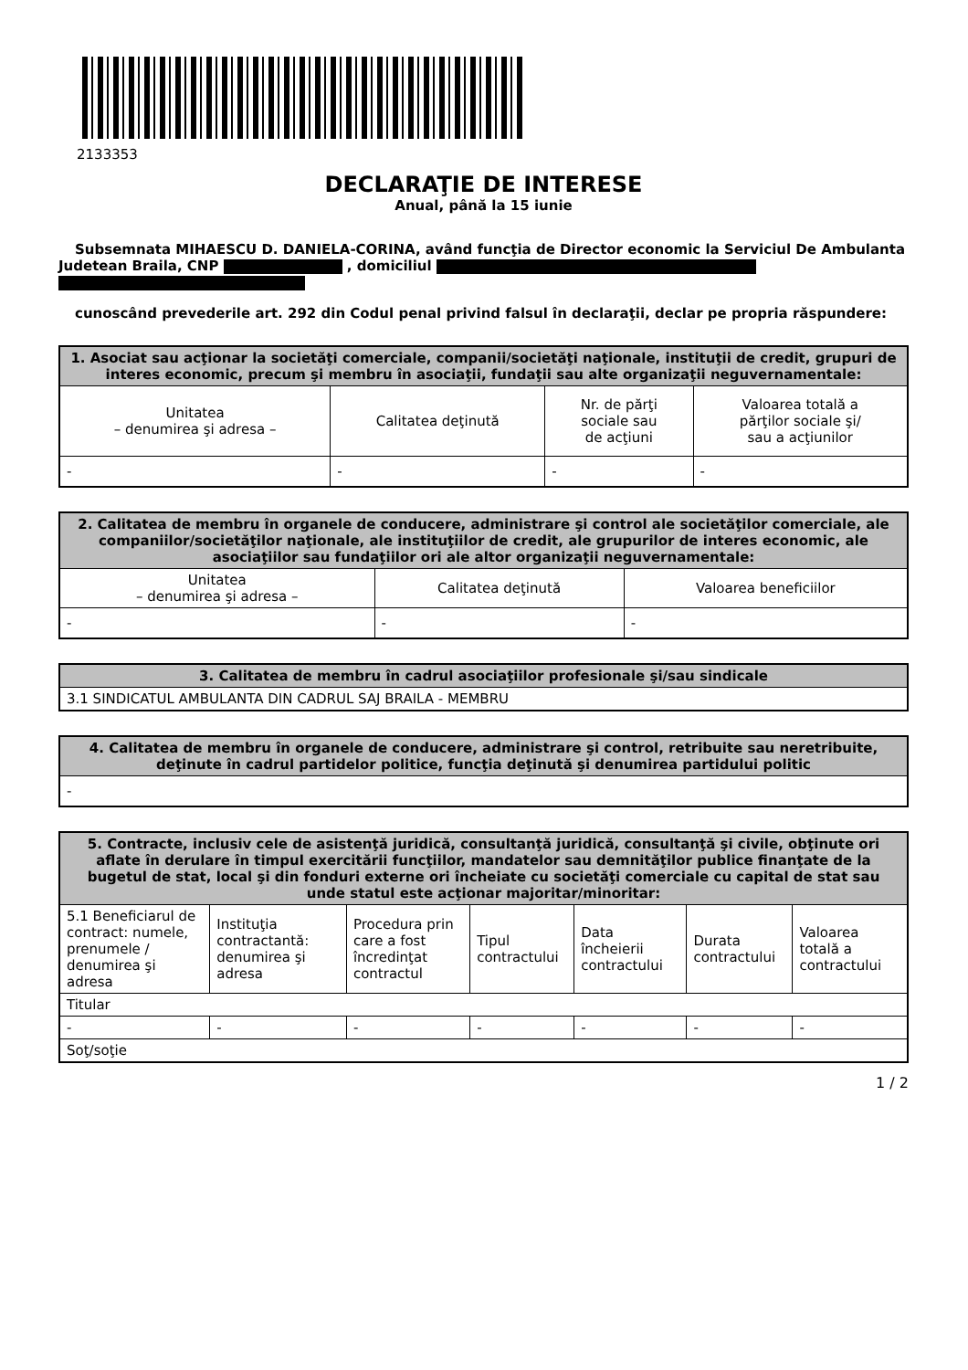2133353
DECLARAŢIE DE INTERESE
Anual, până la 15 iunie
Subsemnata MIHAESCU D. DANIELA-CORINA, având funcţia de Director economic la Serviciul De Ambulanta Judetean Braila, CNP , domiciliul
cunoscând prevederile art. 292 din Codul penal privind falsul în declaraţii, declar pe propria răspundere:
| 1. Asociat sau acţionar la societăţi comerciale, companii/societăţi naţionale, instituţii de credit, grupuri de interes economic, precum şi membru în asociaţii, fundaţii sau alte organizaţii neguvernamentale: | | | |
| --- | --- | --- | --- |
| Unitatea – denumirea şi adresa – | Calitatea deţinută | Nr. de părţi sociale sau de acţiuni | Valoarea totală a părţilor sociale şi/ sau a acţiunilor |
| - | - | - | - |
| 2. Calitatea de membru în organele de conducere, administrare şi control ale societăţilor comerciale, ale companiilor/societăţilor naţionale, ale instituţiilor de credit, ale grupurilor de interes economic, ale asociaţiilor sau fundaţiilor ori ale altor organizaţii neguvernamentale: | | |
| --- | --- | --- |
| Unitatea – denumirea şi adresa – | Calitatea deţinută | Valoarea beneficiilor |
| - | - | - |
| 3. Calitatea de membru în cadrul asociaţiilor profesionale şi/sau sindicale |
| --- |
| 3.1 SINDICATUL AMBULANTA DIN CADRUL SAJ BRAILA - MEMBRU |
| 4. Calitatea de membru în organele de conducere, administrare şi control, retribuite sau neretribuite, deţinute în cadrul partidelor politice, funcţia deţinută şi denumirea partidului politic |
| --- |
| - |
| 5. Contracte, inclusiv cele de asistenţă juridică, consultanţă juridică, consultanţă şi civile, obţinute ori aflate în derulare în timpul exercitării funcţiilor, mandatelor sau demnităţilor publice finanţate de la bugetul de stat, local şi din fonduri externe ori încheiate cu societăţi comerciale cu capital de stat sau unde statul este acţionar majoritar/minoritar: | | | | | | |
| --- | --- | --- | --- | --- | --- | --- |
| 5.1 Beneficiarul de contract: numele, prenumele / denumirea şi adresa | Instituţia contractantă: denumirea şi adresa | Procedura prin care a fost încredinţat contractul | Tipul contractului | Data încheierii contractului | Durata contractului | Valoarea totală a contractului |
| Titular | | | | | | |
| - | - | - | - | - | - | - |
| Soţ/soţie | | | | | | |
1 / 2